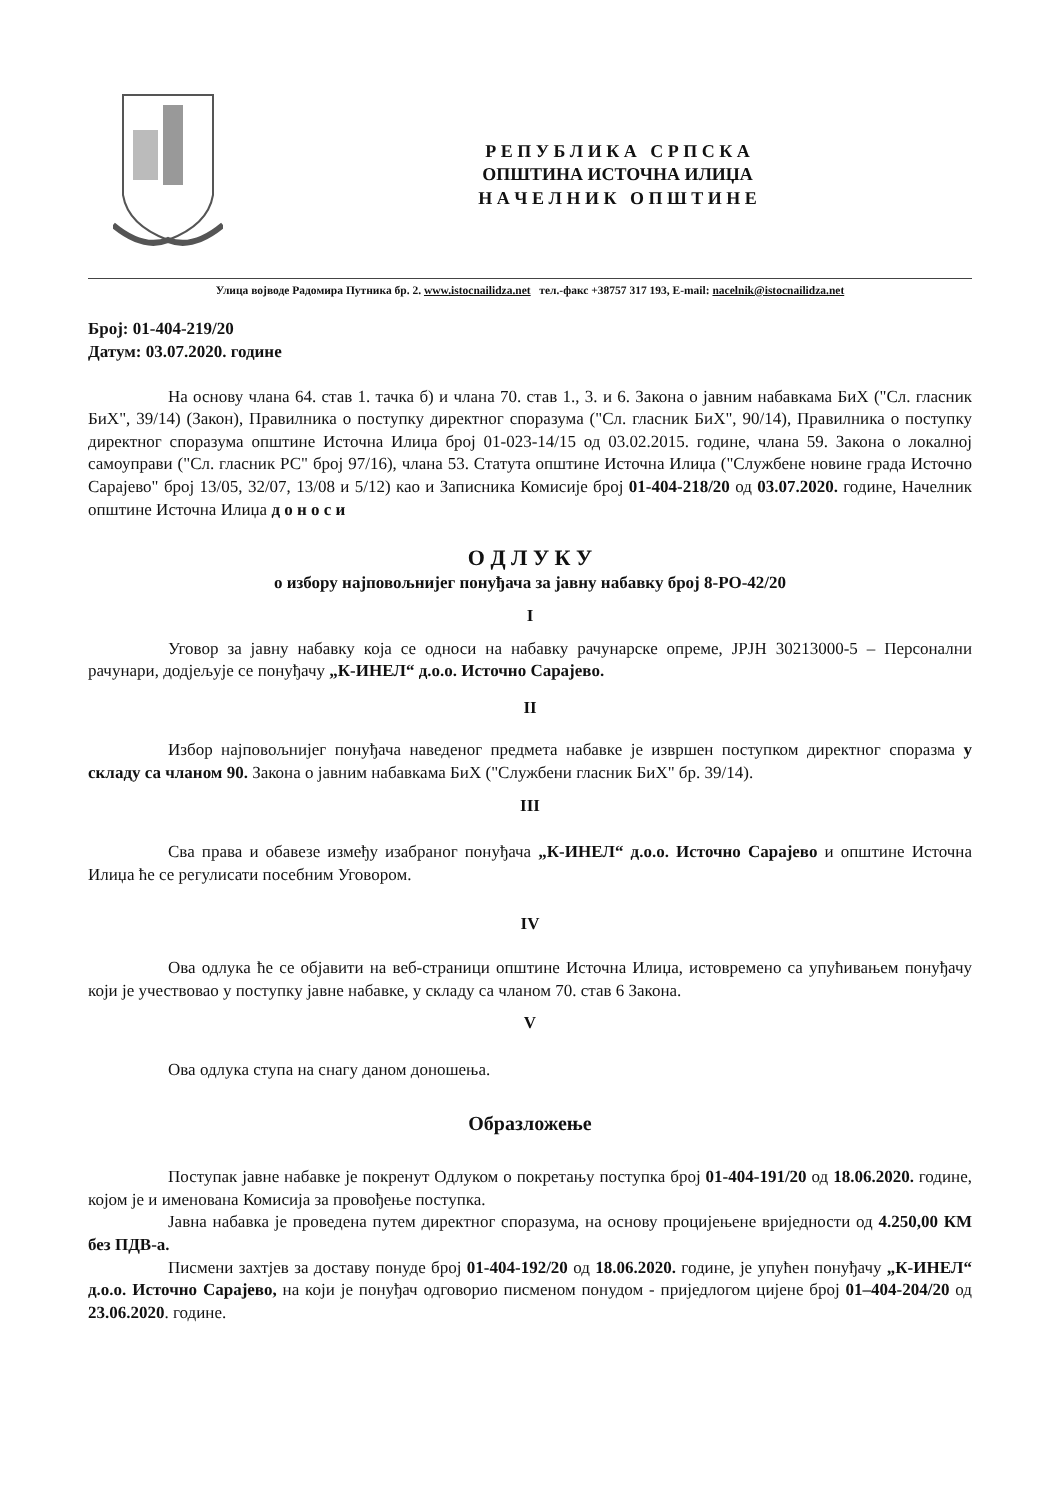Р Е П У Б Л И К А С Р П С К А
ОПШТИНА ИСТОЧНА ИЛИЏА
Н А Ч Е Л Н И К О П Ш Т И Н Е
Улица војводе Радомира Путника бр. 2. www.istocnailidza.net тел.-факс +38757 317 193, E-mail: nacelnik@istocnailidza.net
Број: 01-404-219/20
Датум: 03.07.2020. године
На основу члана 64. став 1. тачка б) и члана 70. став 1., 3. и 6. Закона о јавним набавкама БиХ ("Сл. гласник БиХ", 39/14) (Закон), Правилника о поступку директног споразума ("Сл. гласник БиХ", 90/14), Правилника о поступку директног споразума општине Источна Илиџа број 01-023-14/15 од 03.02.2015. године, члана 59. Закона о локалној самоуправи ("Сл. гласник РС" број 97/16), члана 53. Статута општине Источна Илиџа ("Службене новине града Источно Сарајево" број 13/05, 32/07, 13/08 и 5/12) као и Записника Комисије број 01-404-218/20 од 03.07.2020. године, Начелник општине Источна Илиџа д о н о с и
О Д Л У К У
о избору најповољнијег понуђача за јавну набавку број 8-РО-42/20
I
Уговор за јавну набавку која се односи на набавку рачунарске опреме, ЈРЈН 30213000-5 – Персонални рачунари, додјељује се понуђачу „К-ИНЕЛ“ д.о.о. Источно Сарајево.
II
Избор најповољнијег понуђача наведеног предмета набавке је извршен поступком директног споразма у складу са чланом 90. Закона о јавним набавкама БиХ ("Службени гласник БиХ" бр. 39/14).
III
Сва права и обавезе између изабраног понуђача „К-ИНЕЛ“ д.о.о. Источно Сарајево и општине Источна Илиџа ће се регулисати посебним Уговором.
IV
Ова одлука ће се објавити на веб-страници општине Источна Илиџа, истовремено са упућивањем понуђачу који је учествовао у поступку јавне набавке, у складу са чланом 70. став 6 Закона.
V
Ова одлука ступа на снагу даном доношења.
Образложење
Поступак јавне набавке је покренут Одлуком о покретању поступка број 01-404-191/20 од 18.06.2020. године, којом је и именована Комисија за провођење поступка.
Јавна набавка је проведена путем директног споразума, на основу процијењене вриједности од 4.250,00 КМ без ПДВ-а.
Писмени захтјев за доставу понуде број 01-404-192/20 од 18.06.2020. године, је упућен понуђачу „К-ИНЕЛ“ д.о.о. Источно Сарајево, на који је понуђач одговорио писменом понудом - приједлогом цијене број 01–404-204/20 од 23.06.2020. године.